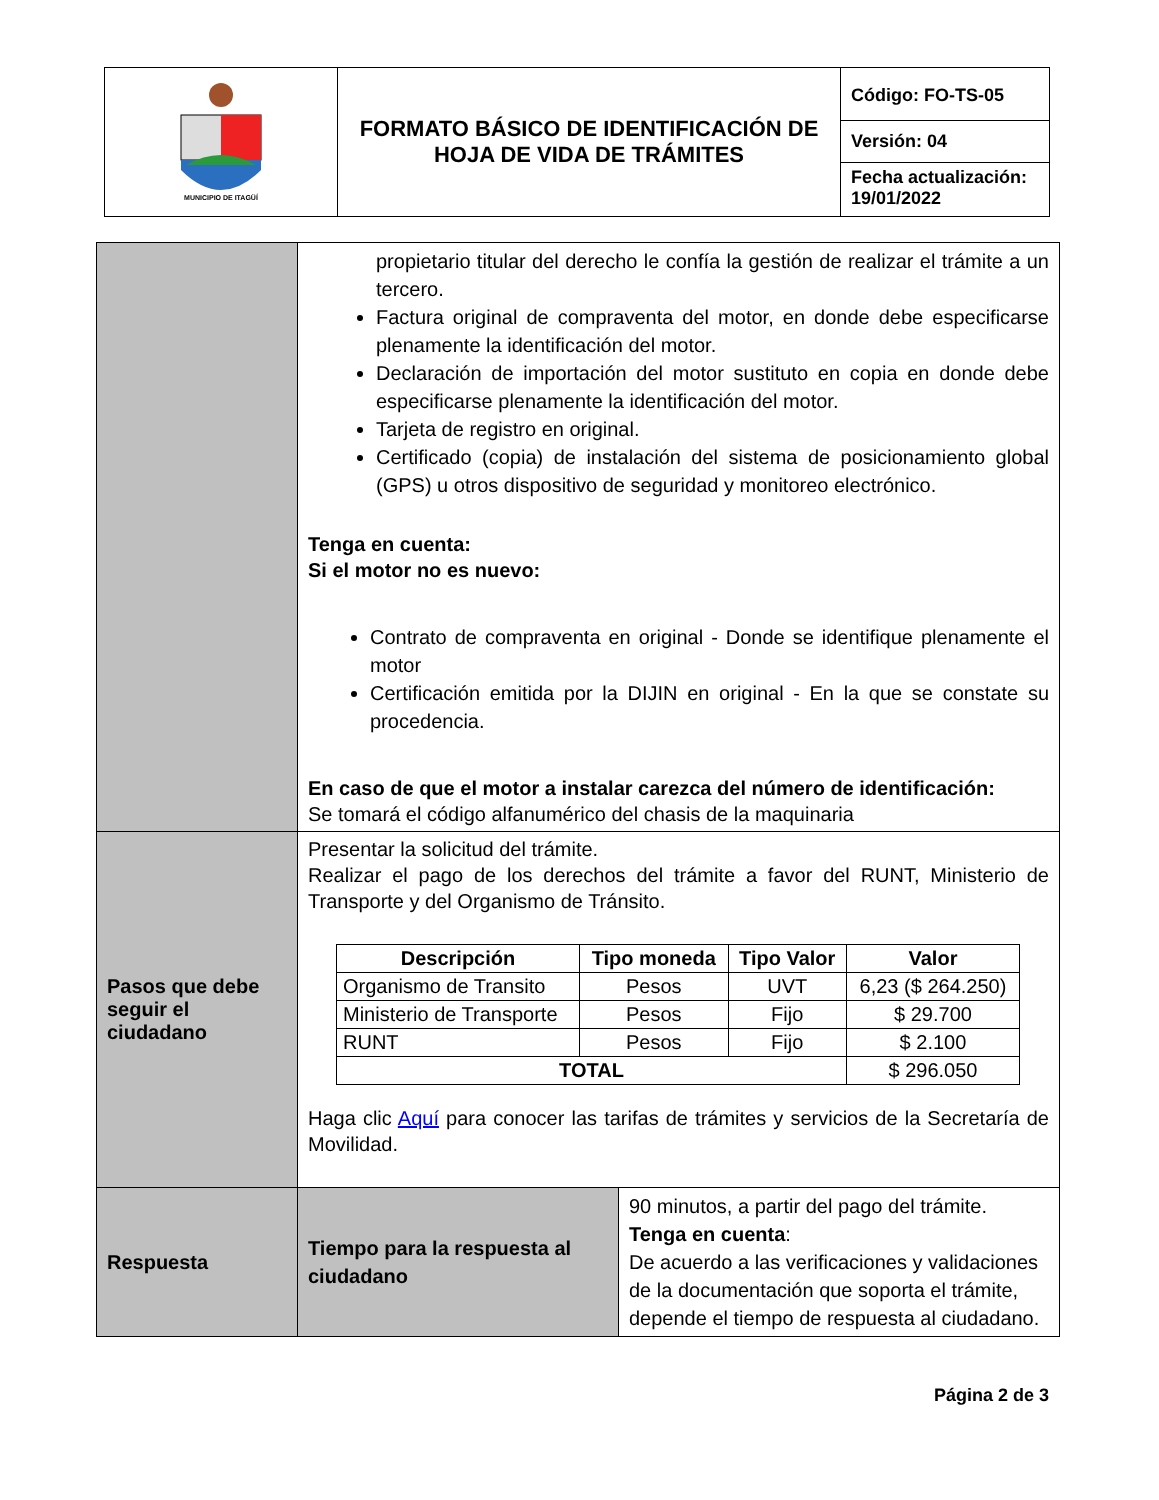| MUNICIPIO DE ITAGÜÍ | FORMATO BÁSICO DE IDENTIFICACIÓN DE HOJA DE VIDA DE TRÁMITES | Código: FO-TS-05 Versión: 04 Fecha actualización: 19/01/2022 |
| | propietario titular del derecho le confía la gestión de realizar el trámite a un tercero. Factura original de compraventa del motor, en donde debe especificarse plenamente la identificación del motor. Declaración de importación del motor sustituto en copia en donde debe especificarse plenamente la identificación del motor. Tarjeta de registro en original. Certificado (copia) de instalación del sistema de posicionamiento global (GPS) u otros dispositivo de seguridad y monitoreo electrónico. Tenga en cuenta: Si el motor no es nuevo: Contrato de compraventa en original - Donde se identifique plenamente el motor Certificación emitida por la DIJIN en original - En la que se constate su procedencia. En caso de que el motor a instalar carezca del número de identificación: Se tomará el código alfanumérico del chasis de la maquinaria | |
| Pasos que debe seguir el ciudadano | Presentar la solicitud del trámite. Realizar el pago de los derechos del trámite a favor del RUNT, Ministerio de Transporte y del Organismo de Tránsito. / Descripción / Tipo moneda / Tipo Valor / Valor / / --- / --- / --- / --- / / Organismo de Transito / Pesos / UVT / 6,23 ($ 264.250) / / Ministerio de Transporte / Pesos / Fijo / $ 29.700 / / RUNT / Pesos / Fijo / $ 2.100 / / TOTAL / / / $ 296.050 / Haga clic Aquí para conocer las tarifas de trámites y servicios de la Secretaría de Movilidad. | |
| Respuesta | Tiempo para la respuesta al ciudadano | 90 minutos, a partir del pago del trámite. Tenga en cuenta : De acuerdo a las verificaciones y validaciones de la documentación que soporta el trámite, depende el tiempo de respuesta al ciudadano. |
Página 2 de 3